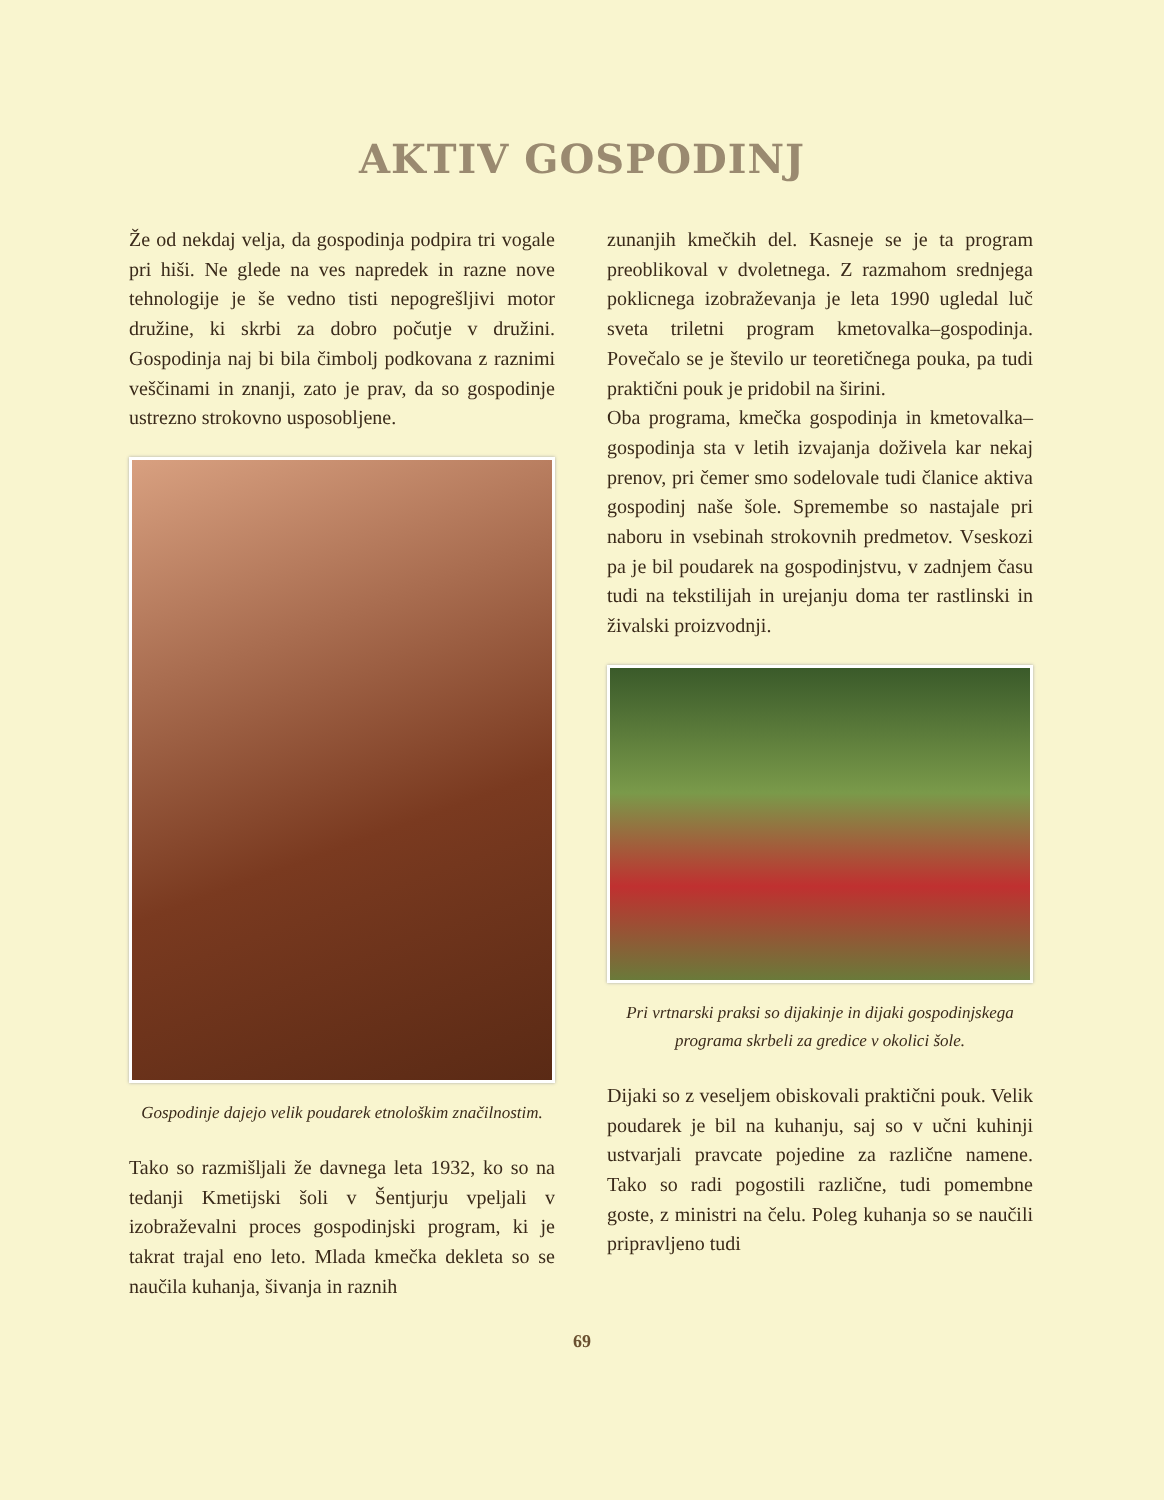AKTIV GOSPODINJ
Že od nekdaj velja, da gospodinja podpira tri vogale pri hiši. Ne glede na ves napredek in razne nove tehnologije je še vedno tisti nepogrešljivi motor družine, ki skrbi za dobro počutje v družini. Gospodinja naj bi bila čimbolj podkovana z raznimi veščinami in znanji, zato je prav, da so gospodinje ustrezno strokovno usposobljene.
Gospodinje dajejo velik poudarek etnološkim značilnostim.
Tako so razmišljali že davnega leta 1932, ko so na tedanji Kmetijski šoli v Šentjurju vpeljali v izobraževalni proces gospodinjski program, ki je takrat trajal eno leto. Mlada kmečka dekleta so se naučila kuhanja, šivanja in raznih
zunanjih kmečkih del. Kasneje se je ta program preoblikoval v dvoletnega. Z razmahom srednjega poklicnega izobraževanja je leta 1990 ugledal luč sveta triletni program kmetovalka–gospodinja. Povečalo se je število ur teoretičnega pouka, pa tudi praktični pouk je pridobil na širini.
Oba programa, kmečka gospodinja in kmetovalka–gospodinja sta v letih izvajanja doživela kar nekaj prenov, pri čemer smo sodelovale tudi članice aktiva gospodinj naše šole. Spremembe so nastajale pri naboru in vsebinah strokovnih predmetov. Vseskozi pa je bil poudarek na gospodinjstvu, v zadnjem času tudi na tekstilijah in urejanju doma ter rastlinski in živalski proizvodnji.
Pri vrtnarski praksi so dijakinje in dijaki gospodinjskega programa skrbeli za gredice v okolici šole.
Dijaki so z veseljem obiskovali praktični pouk. Velik poudarek je bil na kuhanju, saj so v učni kuhinji ustvarjali pravcate pojedine za različne namene. Tako so radi pogostili različne, tudi pomembne goste, z ministri na čelu. Poleg kuhanja so se naučili pripravljeno tudi
69